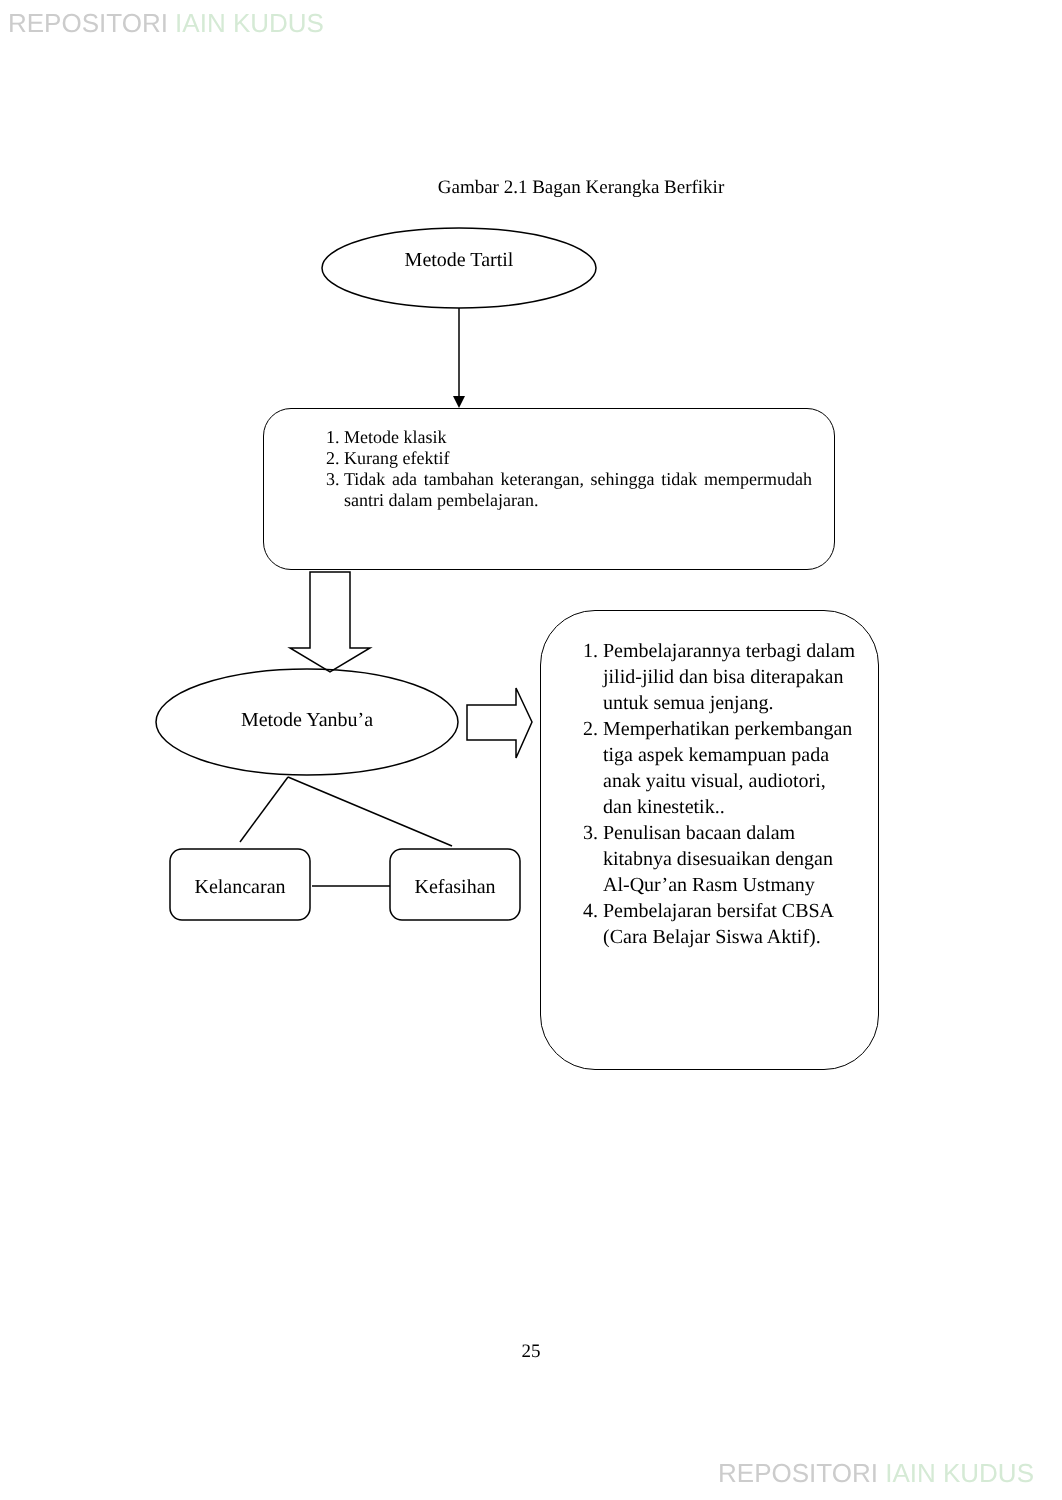REPOSITORI IAIN KUDUS
Gambar 2.1 Bagan Kerangka Berfikir
Metode Tartil
1. Metode klasik
2. Kurang efektif
3. Tidak ada tambahan keterangan, sehingga tidak mempermudah santri dalam pembelajaran.
Metode Yanbu’a
Kelancaran Kefasihan
1. Pembelajarannya terbagi dalam jilid-jilid dan bisa diterapakan untuk semua jenjang.
2. Memperhatikan perkembangan tiga aspek kemampuan pada anak yaitu visual, audiotori, dan kinestetik..
3. Penulisan bacaan dalam kitabnya disesuaikan dengan Al-Qur’an Rasm Ustmany
4. Pembelajaran bersifat CBSA (Cara Belajar Siswa Aktif).
25
REPOSITORI IAIN KUDUS